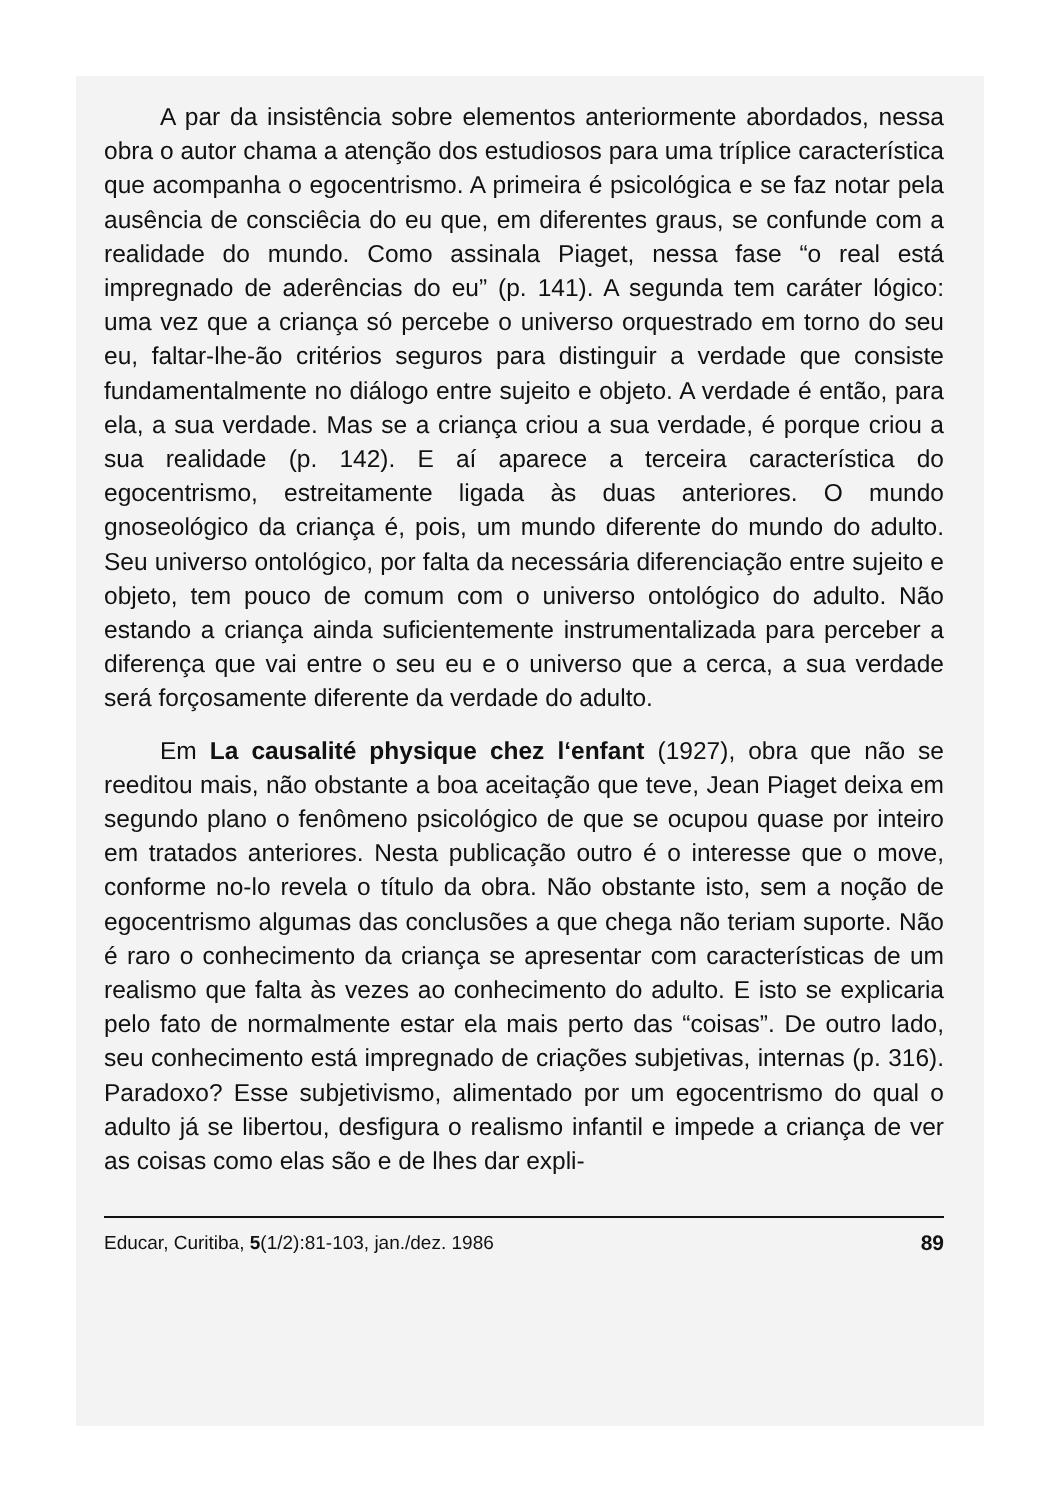A par da insistência sobre elementos anteriormente abordados, nessa obra o autor chama a atenção dos estudiosos para uma tríplice característica que acompanha o egocentrismo. A primeira é psicológica e se faz notar pela ausência de consciêcia do eu que, em diferentes graus, se confunde com a realidade do mundo. Como assinala Piaget, nessa fase “o real está impregnado de aderências do eu” (p. 141). A segunda tem caráter lógico: uma vez que a criança só percebe o universo orquestrado em torno do seu eu, faltar-lhe-ão critérios seguros para distinguir a verdade que consiste fundamentalmente no diálogo entre sujeito e objeto. A verdade é então, para ela, a sua verdade. Mas se a criança criou a sua verdade, é porque criou a sua realidade (p. 142). E aí aparece a terceira característica do egocentrismo, estreitamente ligada às duas anteriores. O mundo gnoseológico da criança é, pois, um mundo diferente do mundo do adulto. Seu universo ontológico, por falta da necessária diferenciação entre sujeito e objeto, tem pouco de comum com o universo ontológico do adulto. Não estando a criança ainda suficientemente instrumentalizada para perceber a diferença que vai entre o seu eu e o universo que a cerca, a sua verdade será forçosamente diferente da verdade do adulto.
Em La causalité physique chez l‘enfant (1927), obra que não se reeditou mais, não obstante a boa aceitação que teve, Jean Piaget deixa em segundo plano o fenômeno psicológico de que se ocupou quase por inteiro em tratados anteriores. Nesta publicação outro é o interesse que o move, conforme no-lo revela o título da obra. Não obstante isto, sem a noção de egocentrismo algumas das conclusões a que chega não teriam suporte. Não é raro o conhecimento da criança se apresentar com características de um realismo que falta às vezes ao conhecimento do adulto. E isto se explicaria pelo fato de normalmente estar ela mais perto das “coisas”. De outro lado, seu conhecimento está impregnado de criações subjetivas, internas (p. 316). Paradoxo? Esse subjetivismo, alimentado por um egocentrismo do qual o adulto já se libertou, desfigura o realismo infantil e impede a criança de ver as coisas como elas são e de lhes dar expli-
Educar, Curitiba, 5(1/2):81-103, jan./dez. 1986 89